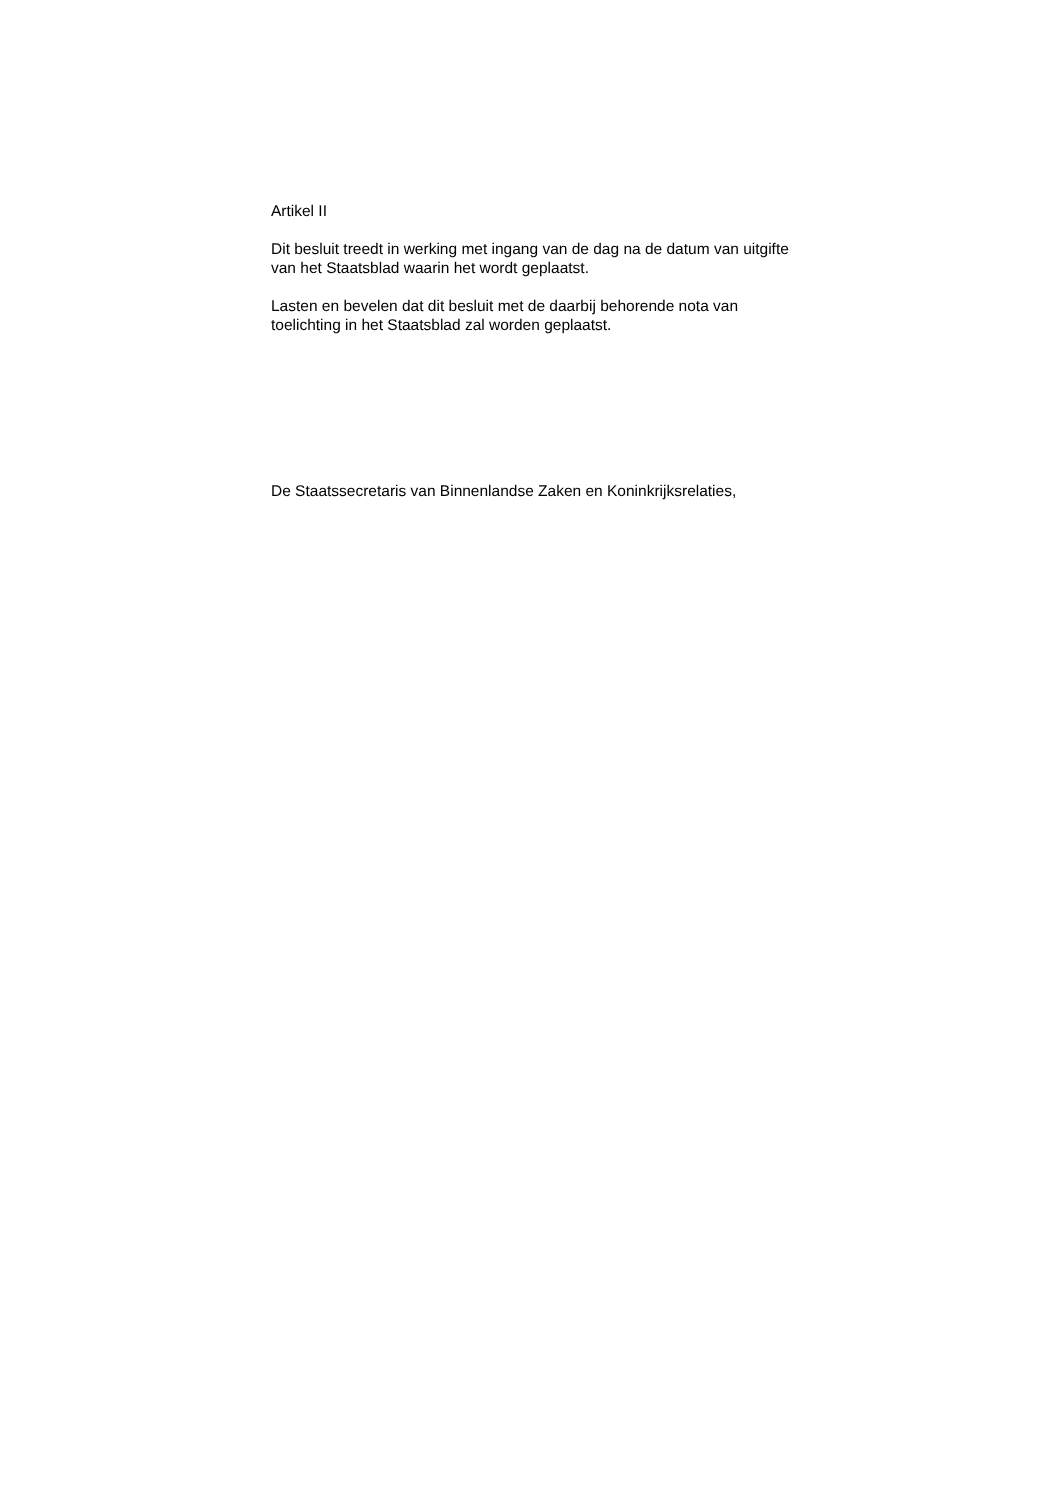Artikel II
Dit besluit treedt in werking met ingang van de dag na de datum van uitgifte van het Staatsblad waarin het wordt geplaatst.
Lasten en bevelen dat dit besluit met de daarbij behorende nota van toelichting in het Staatsblad zal worden geplaatst.
De Staatssecretaris van Binnenlandse Zaken en Koninkrijksrelaties,